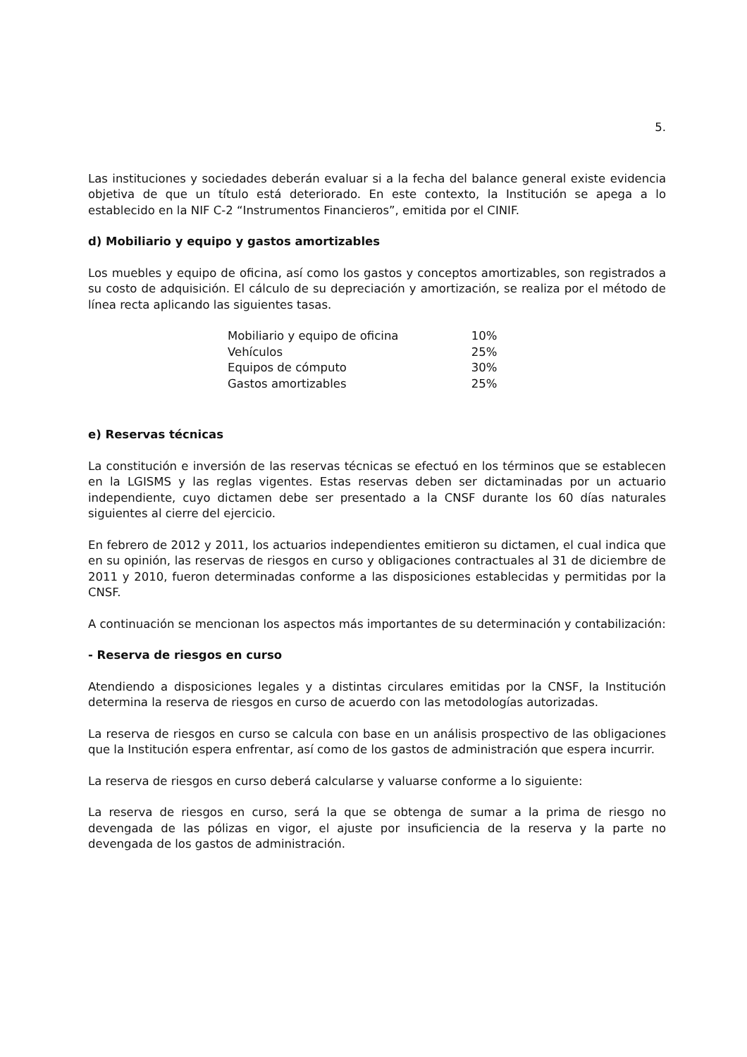5.
Las instituciones y sociedades deberán evaluar si a la fecha del balance general existe evidencia objetiva de que un título está deteriorado. En este contexto, la Institución se apega a lo establecido en la NIF C-2 “Instrumentos Financieros”, emitida por el CINIF.
d) Mobiliario y equipo y gastos amortizables
Los muebles y equipo de oficina, así como los gastos y conceptos amortizables, son registrados a su costo de adquisición. El cálculo de su depreciación y amortización, se realiza por el método de línea recta aplicando las siguientes tasas.
| Mobiliario y equipo de oficina | 10% |
| Vehículos | 25% |
| Equipos de cómputo | 30% |
| Gastos amortizables | 25% |
e) Reservas técnicas
La constitución e inversión de las reservas técnicas se efectuó en los términos que se establecen en la LGISMS y las reglas vigentes. Estas reservas deben ser dictaminadas por un actuario independiente, cuyo dictamen debe ser presentado a la CNSF durante los 60 días naturales siguientes al cierre del ejercicio.
En febrero de 2012 y 2011, los actuarios independientes emitieron su dictamen, el cual indica que en su opinión, las reservas de riesgos en curso y obligaciones contractuales al 31 de diciembre de 2011 y 2010, fueron determinadas conforme a las disposiciones establecidas y permitidas por la CNSF.
A continuación se mencionan los aspectos más importantes de su determinación y contabilización:
- Reserva de riesgos en curso
Atendiendo a disposiciones legales y a distintas circulares emitidas por la CNSF, la Institución determina la reserva de riesgos en curso de acuerdo con las metodologías autorizadas.
La reserva de riesgos en curso se calcula con base en un análisis prospectivo de las obligaciones que la Institución espera enfrentar, así como de los gastos de administración que espera incurrir.
La reserva de riesgos en curso deberá calcularse y valuarse conforme a lo siguiente:
La reserva de riesgos en curso, será la que se obtenga de sumar a la prima de riesgo no devengada de las pólizas en vigor, el ajuste por insuficiencia de la reserva y la parte no devengada de los gastos de administración.